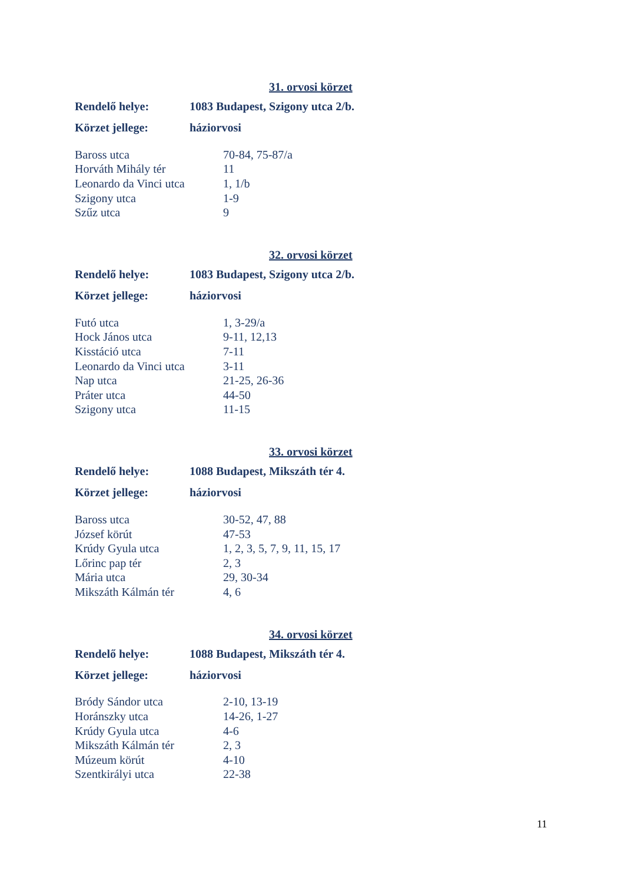31. orvosi körzet
Rendelő helye: 1083 Budapest, Szigony utca 2/b.
Körzet jellege: háziorvosi
| Baross utca | 70-84, 75-87/a |
| Horváth Mihály tér | 11 |
| Leonardo da Vinci utca | 1, 1/b |
| Szigony utca | 1-9 |
| Szűz utca | 9 |
32. orvosi körzet
Rendelő helye: 1083 Budapest, Szigony utca 2/b.
Körzet jellege: háziorvosi
| Futó utca | 1, 3-29/a |
| Hock János utca | 9-11, 12,13 |
| Kisstáció utca | 7-11 |
| Leonardo da Vinci utca | 3-11 |
| Nap utca | 21-25, 26-36 |
| Práter utca | 44-50 |
| Szigony utca | 11-15 |
33. orvosi körzet
Rendelő helye: 1088 Budapest, Mikszáth tér 4.
Körzet jellege: háziorvosi
| Baross utca | 30-52, 47, 88 |
| József körút | 47-53 |
| Krúdy Gyula utca | 1, 2, 3, 5, 7, 9, 11, 15, 17 |
| Lőrinc pap tér | 2, 3 |
| Mária utca | 29, 30-34 |
| Mikszáth Kálmán tér | 4, 6 |
34. orvosi körzet
Rendelő helye: 1088 Budapest, Mikszáth tér 4.
Körzet jellege: háziorvosi
| Bródy Sándor utca | 2-10, 13-19 |
| Horánszky utca | 14-26, 1-27 |
| Krúdy Gyula utca | 4-6 |
| Mikszáth Kálmán tér | 2, 3 |
| Múzeum körút | 4-10 |
| Szentkirályi utca | 22-38 |
11